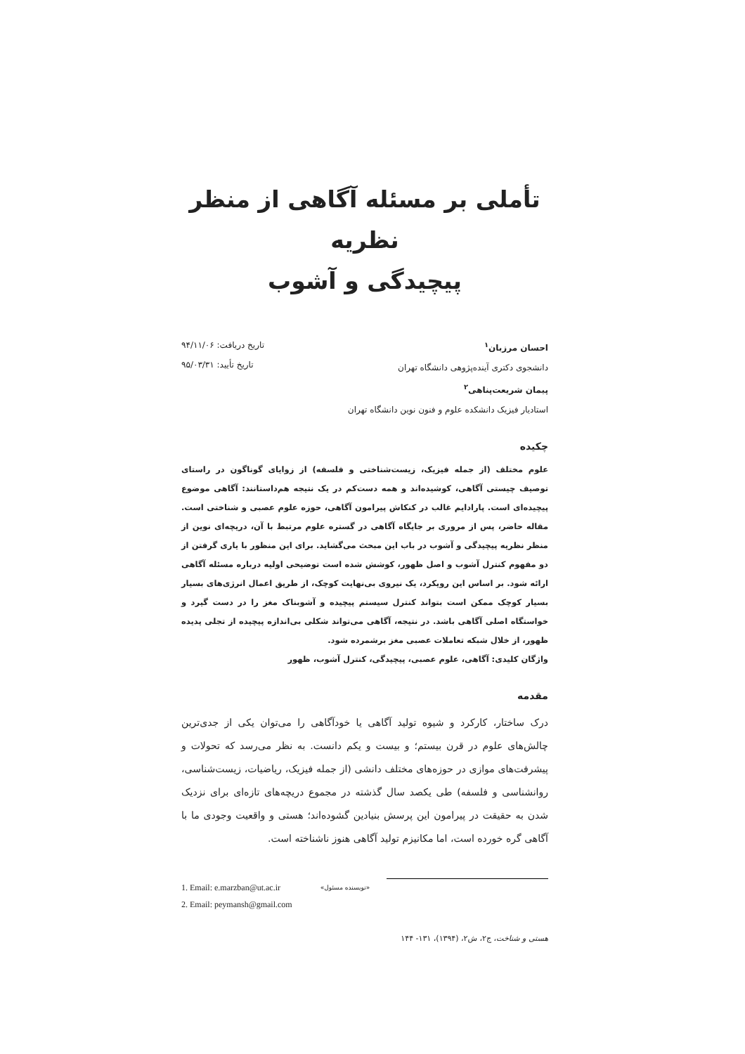تأملی بر مسئله آگاهی از منظر نظریه
پیچیدگی و آشوب
احسان مرزبان<sup>۱</sup>
دانشجوی دکتری آینده‌پژوهی دانشگاه تهران
پیمان شریعت‌پناهی<sup>۲</sup>
استادیار فیزیک دانشکده علوم و فنون نوین دانشگاه تهران
تاریخ دریافت: ۹۴/۱۱/۰۶
تاریخ تأیید: ۹۵/۰۳/۳۱
چکیده
علوم مختلف (از جمله فیزیک، زیست‌شناختی و فلسفه) از زوایای گوناگون در راستای توصیف چیستی آگاهی، کوشیده‌اند و همه دست‌کم در یک نتیجه هم‌داستانند: آگاهی موضوع پیچیده‌ای است. پارادایم غالب در کنکاش پیرامون آگاهی، حوزه علوم عصبی و شناختی است. مقاله حاضر، پس از مروری بر جایگاه آگاهی در گستره علوم مرتبط با آن، دریچه‌ای نوین از منظر نظریه پیچیدگی و آشوب در باب این مبحث می‌گشاید. برای این منظور با یاری گرفتن از دو مفهوم کنترل آشوب و اصل ظهور، کوشش شده است توضیحی اولیه درباره مسئله آگاهی ارائه شود. بر اساس این رویکرد، یک نیروی بی‌نهایت کوچک، از طریق اعمال انرژی‌های بسیار بسیار کوچک ممکن است بتواند کنترل سیستم پیچیده و آشوبناک مغز را در دست گیرد و خواستگاه اصلی آگاهی باشد. در نتیجه، آگاهی می‌تواند شکلی بی‌اندازه پیچیده از تجلی پدیده ظهور، از خلال شبکه تعاملات عصبی مغز برشمرده شود.
واژگان کلیدی: آگاهی، علوم عصبی، پیچیدگی، کنترل آشوب، ظهور
مقدمه
درک ساختار، کارکرد و شیوه تولید آگاهی یا خودآگاهی را می‌توان یکی از جدی‌ترین چالش‌های علوم در قرن بیستم؛ و بیست و یکم دانست. به نظر می‌رسد که تحولات و پیشرفت‌های موازی در حوزه‌های مختلف دانشی (از جمله فیزیک، ریاضیات، زیست‌شناسی، روانشناسی و فلسفه) طی یکصد سال گذشته در مجموع دریچه‌های تازه‌ای برای نزدیک شدن به حقیقت در پیرامون این پرسش بنیادین گشوده‌اند؛ هستی و واقعیت وجودی ما با آگاهی گره خورده است، اما مکانیزم تولید آگاهی هنوز ناشناخته است.
1. Email: e.marzban@ut.ac.ir
2. Email: peymansh@gmail.com
«نویسنده مسئول»
هستی و شناخت، ج۲، ش۲، (۱۳۹۴)، ۱۳۱- ۱۴۴